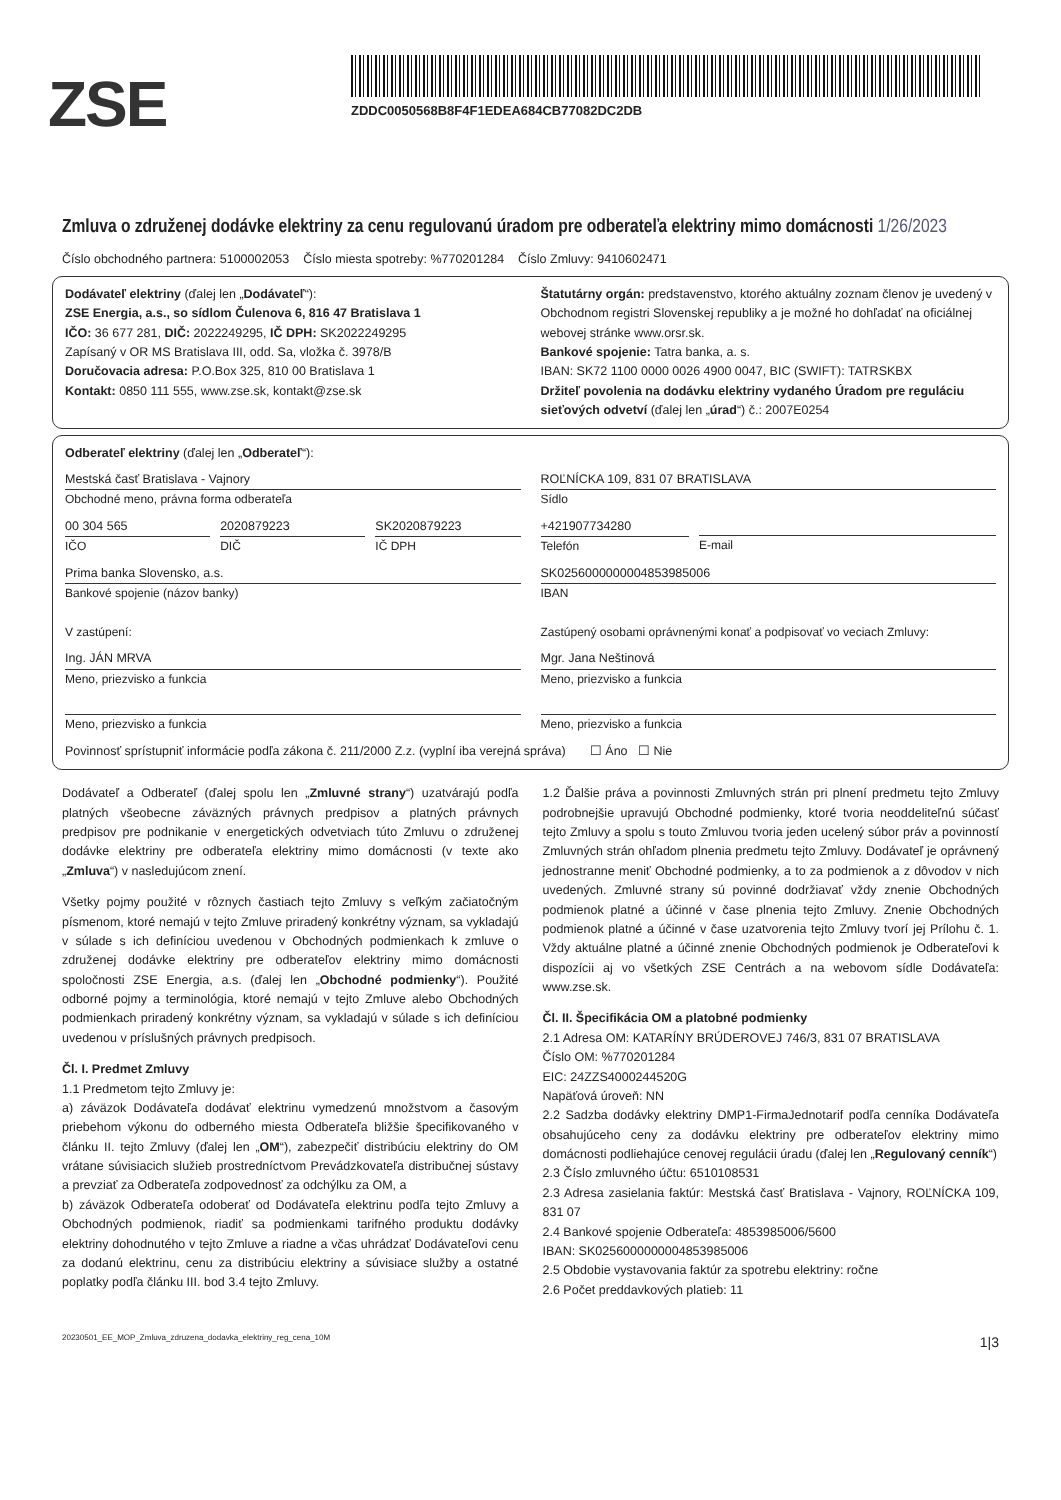ZSE
ZDDC0050568B8F4F1EDEA684CB77082DC2DB
Zmluva o združenej dodávke elektriny za cenu regulovanú úradom pre odberateľa elektriny mimo domácnosti 1/26/2023
Číslo obchodného partnera: 5100002053 Číslo miesta spotreby: %770201284 Číslo Zmluvy: 9410602471
Dodávateľ elektriny (ďalej len „Dodávateľ“):
ZSE Energia, a.s., so sídlom Čulenova 6, 816 47 Bratislava 1
IČO: 36 677 281, DIČ: 2022249295, IČ DPH: SK2022249295
Zapísaný v OR MS Bratislava III, odd. Sa, vložka č. 3978/B
Doručovacia adresa: P.O.Box 325, 810 00 Bratislava 1
Kontakt: 0850 111 555, www.zse.sk, kontakt@zse.sk
Štatutárny orgán: predstavenstvo, ktorého aktuálny zoznam členov je uvedený v Obchodnom registri Slovenskej republiky a je možné ho dohľadať na oficiálnej webovej stránke www.orsr.sk.
Bankové spojenie: Tatra banka, a. s.
IBAN: SK72 1100 0000 0026 4900 0047, BIC (SWIFT): TATRSKBX
Držiteľ povolenia na dodávku elektriny vydaného Úradom pre reguláciu sieťových odvetví (ďalej len „úrad“) č.: 2007E0254
Odberateľ elektriny (ďalej len „Odberateľ“):
Mestská časť Bratislava - Vajnory
Obchodné meno, právna forma odberateľa
00 304 565
IČO
2020879223
DIČ
SK2020879223
IČ DPH
Prima banka Slovensko, a.s.
Bankové spojenie (názov banky)
V zastúpení:
Ing. JÁN MRVA
Meno, priezvisko a funkcia
Meno, priezvisko a funkcia
ROĽNÍCKA 109, 831 07 BRATISLAVA
Sídlo
+421907734280
Telefón
E-mail
SK0256000000004853985006
IBAN
Zastúpený osobami oprávnenými konať a podpisovať vo veciach Zmluvy:
Mgr. Jana Neštinová
Meno, priezvisko a funkcia
Meno, priezvisko a funkcia
Povinnosť sprístupniť informácie podľa zákona č. 211/2000 Z.z. (vyplní iba verejná správa) ☐ Áno ☐ Nie
Dodávateľ a Odberateľ (ďalej spolu len „Zmluvné strany“) uzatvárajú podľa platných všeobecne záväzných právnych predpisov a platných právnych predpisov pre podnikanie v energetických odvetviach túto Zmluvu o združenej dodávke elektriny pre odberateľa elektriny mimo domácnosti (v texte ako „Zmluva“) v nasledujúcom znení.
Všetky pojmy použité v rôznych častiach tejto Zmluvy s veľkým začiatočným písmenom, ktoré nemajú v tejto Zmluve priradený konkrétny význam, sa vykladajú v súlade s ich definíciou uvedenou v Obchodných podmienkach k zmluve o združenej dodávke elektriny pre odberateľov elektriny mimo domácnosti spoločnosti ZSE Energia, a.s. (ďalej len „Obchodné podmienky“). Použité odborné pojmy a terminológia, ktoré nemajú v tejto Zmluve alebo Obchodných podmienkach priradený konkrétny význam, sa vykladajú v súlade s ich definíciou uvedenou v príslušných právnych predpisoch.
Čl. I. Predmet Zmluvy
1.1 Predmetom tejto Zmluvy je:
a) záväzok Dodávateľa dodávať elektrinu vymedzenú množstvom a časovým priebehom výkonu do odberného miesta Odberateľa bližšie špecifikovaného v článku II. tejto Zmluvy (ďalej len „OM“), zabezpečiť distribúciu elektriny do OM vrátane súvisiacich služieb prostredníctvom Prevádzkovateľa distribučnej sústavy a prevziať za Odberateľa zodpovednosť za odchýlku za OM, a
b) záväzok Odberateľa odoberať od Dodávateľa elektrinu podľa tejto Zmluvy a Obchodných podmienok, riadiť sa podmienkami tarifného produktu dodávky elektriny dohodnutého v tejto Zmluve a riadne a včas uhrádzať Dodávateľovi cenu za dodanú elektrinu, cenu za distribúciu elektriny a súvisiace služby a ostatné poplatky podľa článku III. bod 3.4 tejto Zmluvy.
1.2 Ďalšie práva a povinnosti Zmluvných strán pri plnení predmetu tejto Zmluvy podrobnejšie upravujú Obchodné podmienky, ktoré tvoria neoddeliteľnú súčasť tejto Zmluvy a spolu s touto Zmluvou tvoria jeden ucelený súbor práv a povinností Zmluvných strán ohľadom plnenia predmetu tejto Zmluvy. Dodávateľ je oprávnený jednostranne meniť Obchodné podmienky, a to za podmienok a z dôvodov v nich uvedených. Zmluvné strany sú povinné dodržiavať vždy znenie Obchodných podmienok platné a účinné v čase plnenia tejto Zmluvy. Znenie Obchodných podmienok platné a účinné v čase uzatvorenia tejto Zmluvy tvorí jej Prílohu č. 1. Vždy aktuálne platné a účinné znenie Obchodných podmienok je Odberateľovi k dispozícii aj vo všetkých ZSE Centrách a na webovom sídle Dodávateľa: www.zse.sk.
Čl. II. Špecifikácia OM a platobné podmienky
2.1 Adresa OM: KATARÍNY BRÚDEROVEJ 746/3, 831 07 BRATISLAVA
Číslo OM: %770201284
EIC: 24ZZS4000244520G
Napäťová úroveň: NN
2.2 Sadzba dodávky elektriny DMP1-FirmaJednotarif podľa cenníka Dodávateľa obsahujúceho ceny za dodávku elektriny pre odberateľov elektriny mimo domácnosti podliehajúce cenovej regulácii úradu (ďalej len „Regulovaný cenník“)
2.3 Číslo zmluvného účtu: 6510108531
2.3 Adresa zasielania faktúr: Mestská časť Bratislava - Vajnory, ROĽNÍCKA 109, 831 07
2.4 Bankové spojenie Odberateľa: 4853985006/5600
IBAN: SK0256000000004853985006
2.5 Obdobie vystavovania faktúr za spotrebu elektriny: ročne
2.6 Počet preddavkových platieb: 11
20230501_EE_MOP_Zmluva_zdruzena_dodavka_elektriny_reg_cena_10M 1|3